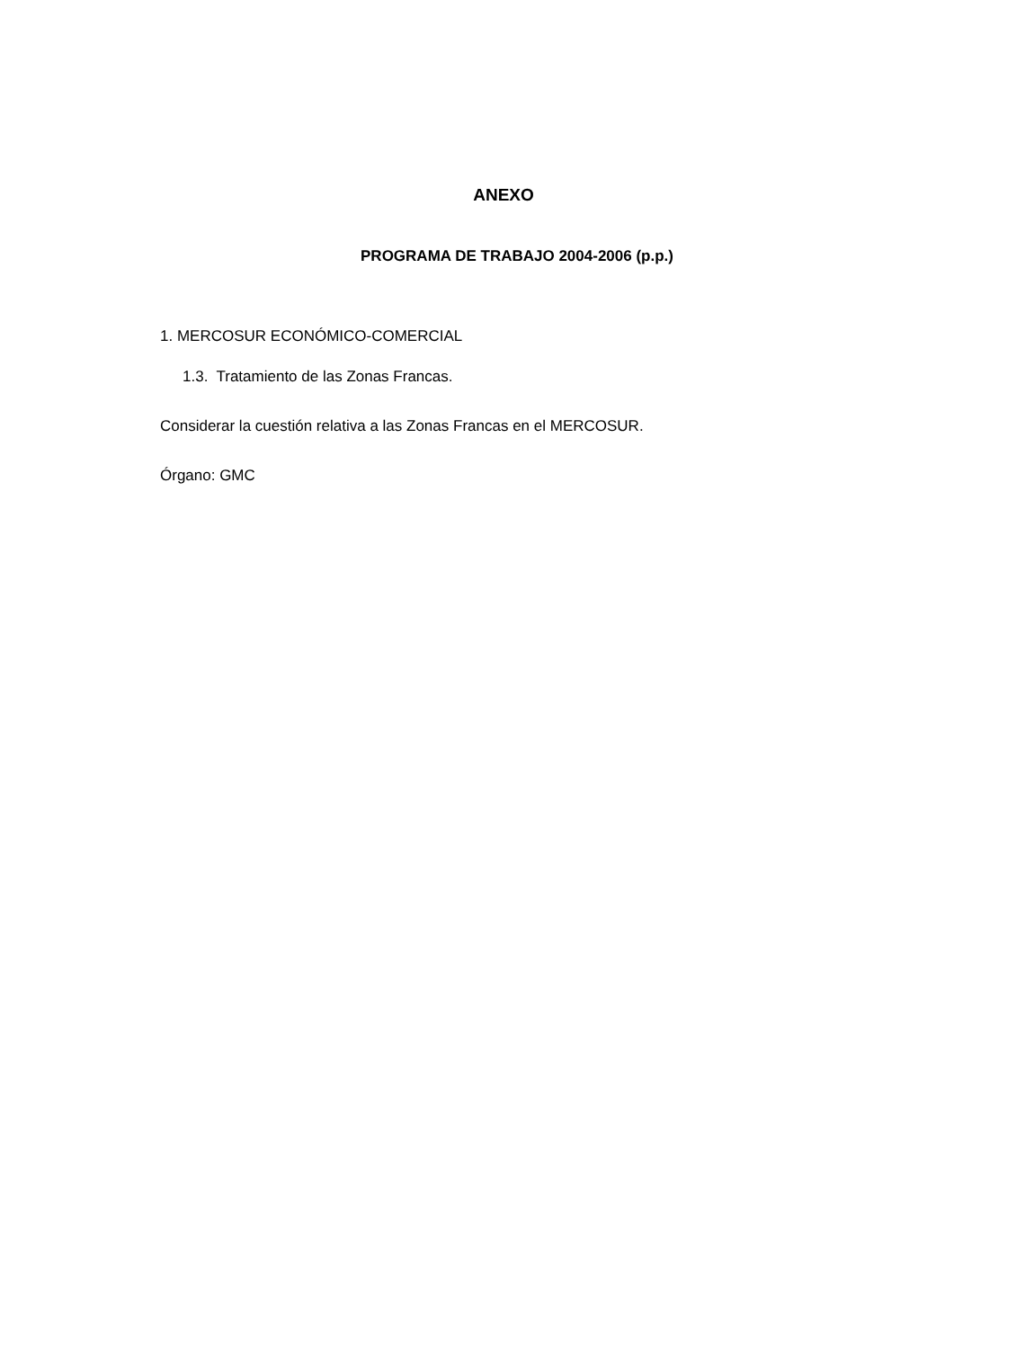ANEXO
PROGRAMA DE TRABAJO 2004-2006 (p.p.)
1. MERCOSUR ECONÓMICO-COMERCIAL
1.3. Tratamiento de las Zonas Francas.
Considerar la cuestión relativa a las Zonas Francas en el MERCOSUR.
Órgano: GMC